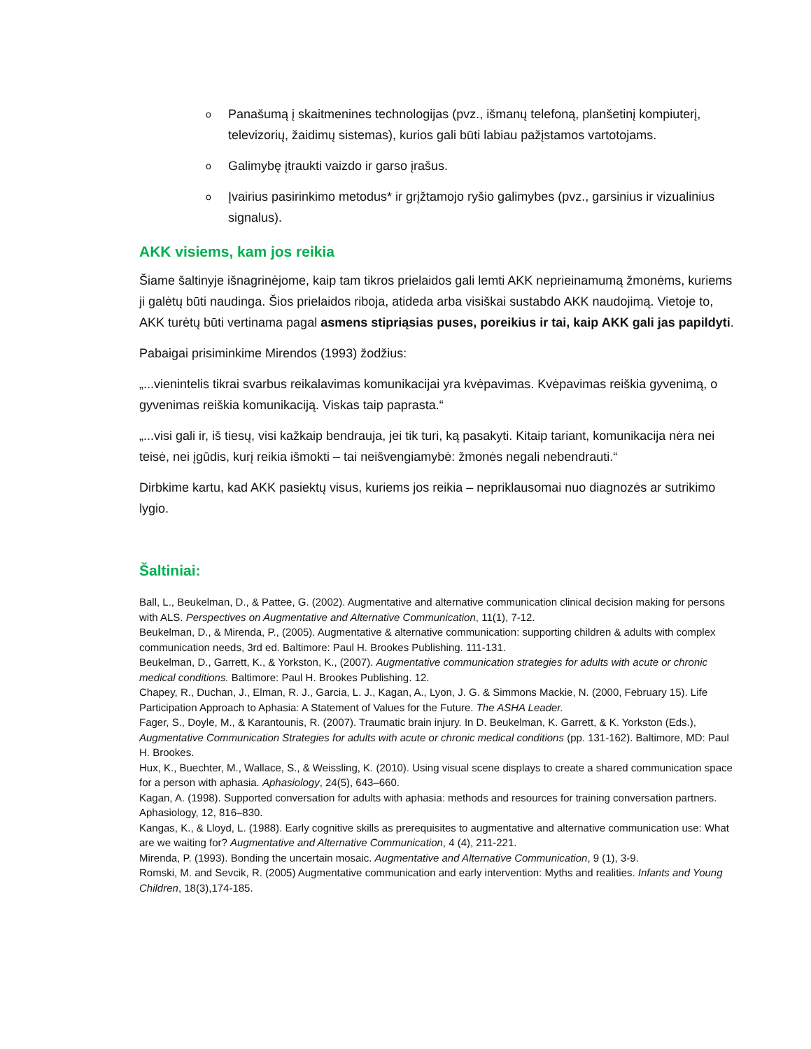o Panašumą į skaitmenines technologijas (pvz., išmanų telefoną, planšetinį kompiuterį, televizorių, žaidimų sistemas), kurios gali būti labiau pažįstamos vartotojams.
o Galimybę įtraukti vaizdo ir garso įrašus.
o Įvairius pasirinkimo metodus* ir grįžtamojo ryšio galimybes (pvz., garsinius ir vizualinius signalus).
AKK visiems, kam jos reikia
Šiame šaltinyje išnagrinėjome, kaip tam tikros prielaidos gali lemti AKK neprieinamumą žmonėms, kuriems ji galėtų būti naudinga. Šios prielaidos riboja, atideda arba visiškai sustabdo AKK naudojimą. Vietoje to, AKK turėtų būti vertinama pagal asmens stipriąsias puses, poreikius ir tai, kaip AKK gali jas papildyti.
Pabaigai prisiminkime Mirendos (1993) žodžius:
„...vienintelis tikrai svarbus reikalavimas komunikacijai yra kvėpavimas. Kvėpavimas reiškia gyvenimą, o gyvenimas reiškia komunikaciją. Viskas taip paprasta.“
„...visi gali ir, iš tiesų, visi kažkaip bendrauja, jei tik turi, ką pasakyti. Kitaip tariant, komunikacija nėra nei teisė, nei įgūdis, kurį reikia išmokti – tai neišvengiamybė: žmonės negali nebendrauti.“
Dirbkime kartu, kad AKK pasiektų visus, kuriems jos reikia – nepriklausomai nuo diagnozės ar sutrikimo lygio.
Šaltiniai:
Ball, L., Beukelman, D., & Pattee, G. (2002). Augmentative and alternative communication clinical decision making for persons with ALS. Perspectives on Augmentative and Alternative Communication, 11(1), 7-12.
Beukelman, D., & Mirenda, P., (2005). Augmentative & alternative communication: supporting children & adults with complex communication needs, 3rd ed. Baltimore: Paul H. Brookes Publishing. 111-131.
Beukelman, D., Garrett, K., & Yorkston, K., (2007). Augmentative communication strategies for adults with acute or chronic medical conditions. Baltimore: Paul H. Brookes Publishing. 12.
Chapey, R., Duchan, J., Elman, R. J., Garcia, L. J., Kagan, A., Lyon, J. G. & Simmons Mackie, N. (2000, February 15). Life Participation Approach to Aphasia: A Statement of Values for the Future. The ASHA Leader.
Fager, S., Doyle, M., & Karantounis, R. (2007). Traumatic brain injury. In D. Beukelman, K. Garrett, & K. Yorkston (Eds.), Augmentative Communication Strategies for adults with acute or chronic medical conditions (pp. 131-162). Baltimore, MD: Paul H. Brookes.
Hux, K., Buechter, M., Wallace, S., & Weissling, K. (2010). Using visual scene displays to create a shared communication space for a person with aphasia. Aphasiology, 24(5), 643–660.
Kagan, A. (1998). Supported conversation for adults with aphasia: methods and resources for training conversation partners. Aphasiology, 12, 816–830.
Kangas, K., & Lloyd, L. (1988). Early cognitive skills as prerequisites to augmentative and alternative communication use: What are we waiting for? Augmentative and Alternative Communication, 4 (4), 211-221.
Mirenda, P. (1993). Bonding the uncertain mosaic. Augmentative and Alternative Communication, 9 (1), 3-9.
Romski, M. and Sevcik, R. (2005) Augmentative communication and early intervention: Myths and realities. Infants and Young Children, 18(3),174-185.